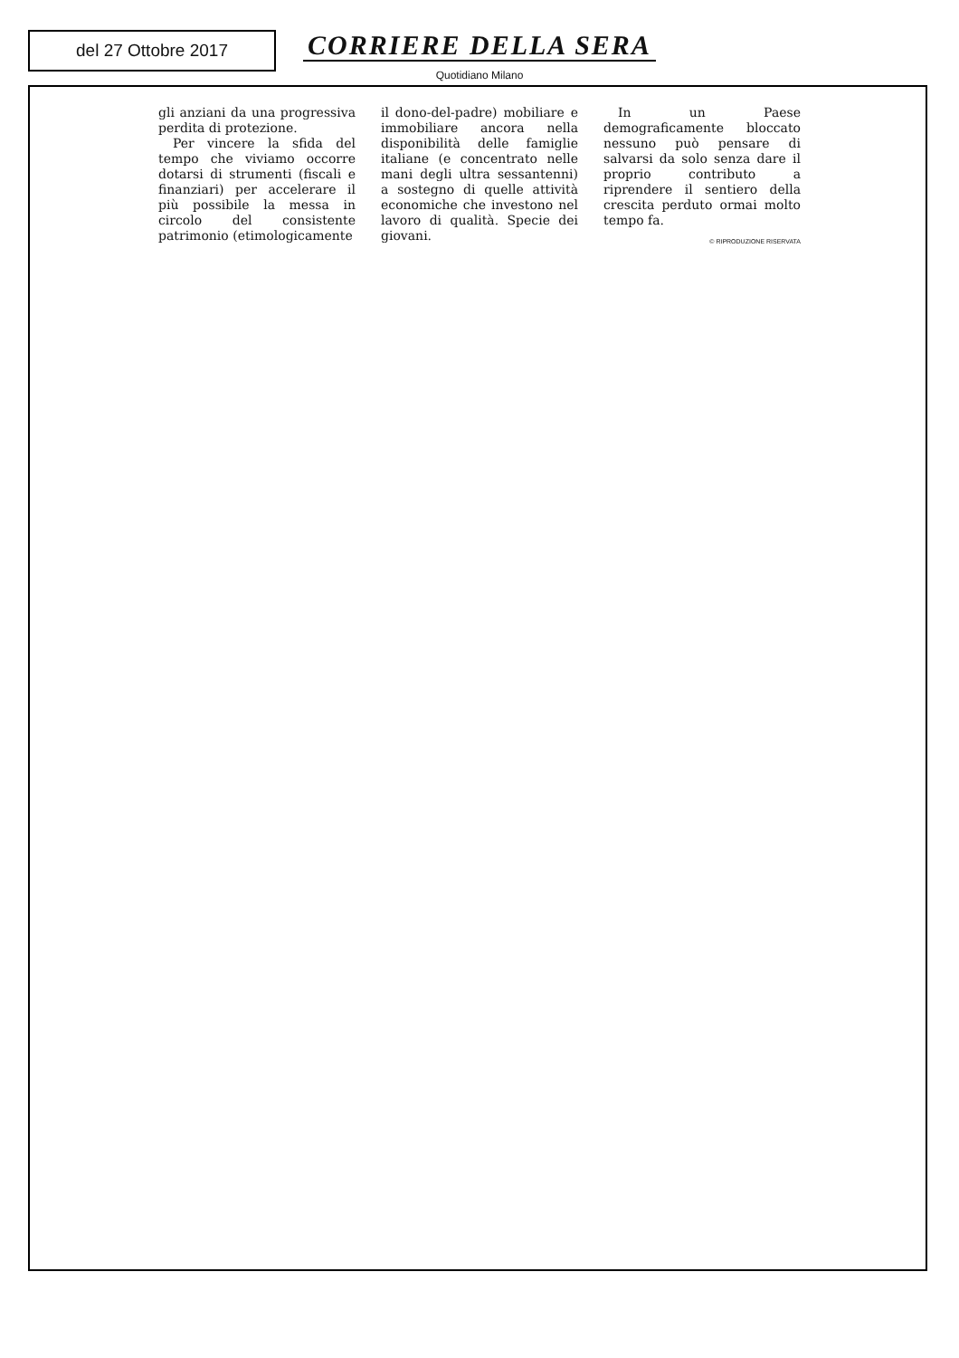del 27 Ottobre 2017
CORRIERE DELLA SERA
Quotidiano Milano
gli anziani da una progressiva perdita di protezione.
Per vincere la sfida del tempo che viviamo occorre dotarsi di strumenti (fiscali e finanziari) per accelerare il più possibile la messa in circolo del consistente patrimonio (etimologicamente
il dono-del-padre) mobiliare e immobiliare ancora nella disponibilità delle famiglie italiane (e concentrato nelle mani degli ultra sessantenni) a sostegno di quelle attività economiche che investono nel lavoro di qualità. Specie dei giovani.
In un Paese demograficamente bloccato nessuno può pensare di salvarsi da solo senza dare il proprio contributo a riprendere il sentiero della crescita perduto ormai molto tempo fa.
© RIPRODUZIONE RISERVATA